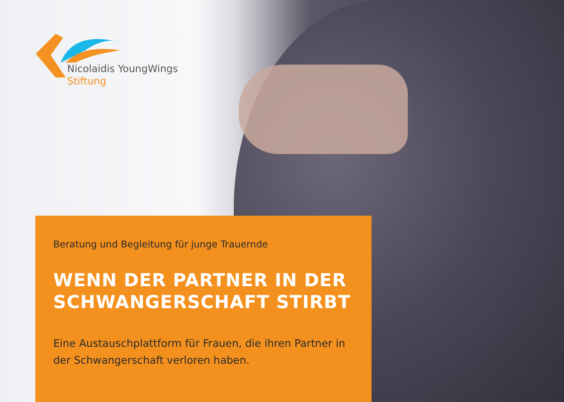Nicolaidis YoungWings
Stiftung
Beratung und Begleitung für junge Trauernde
WENN DER PARTNER IN DER SCHWANGERSCHAFT STIRBT
Eine Austauschplattform für Frauen, die ihren Partner in der Schwangerschaft verloren haben.